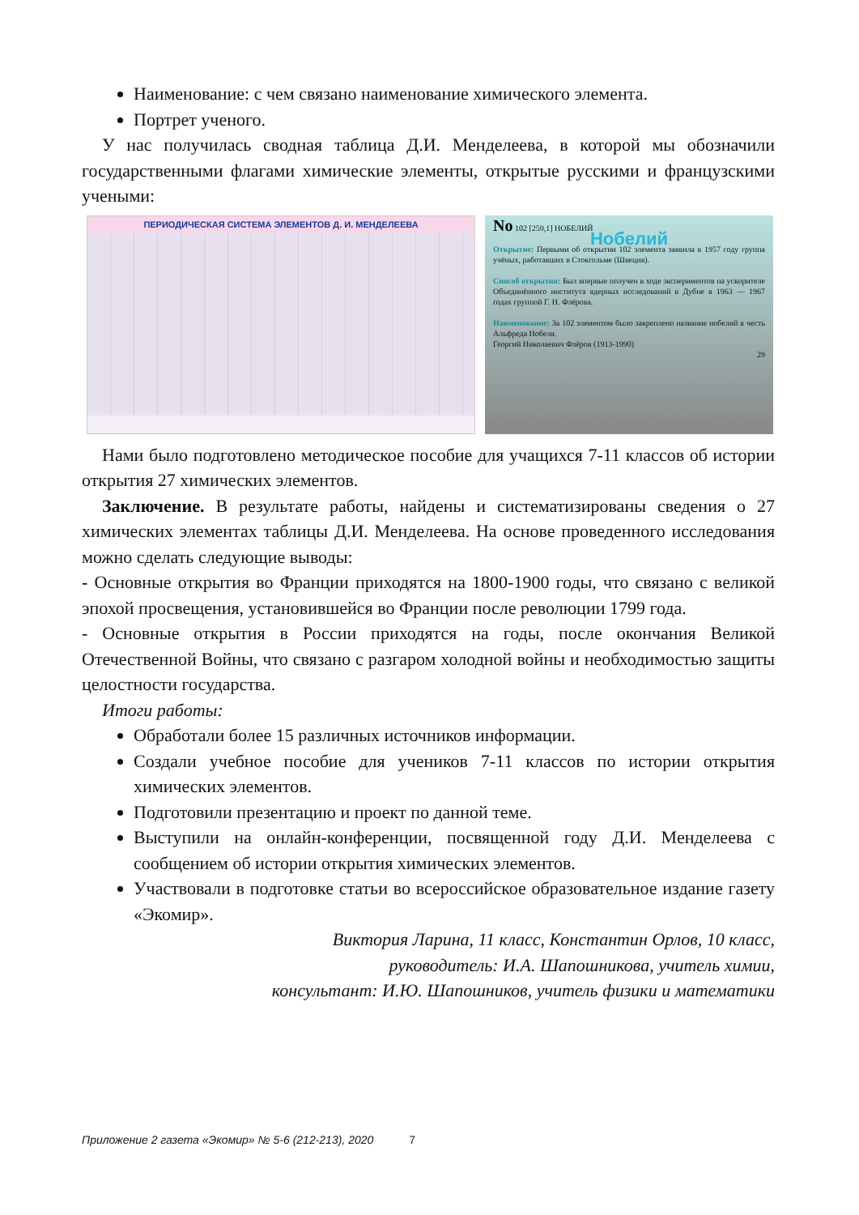Наименование: с чем связано наименование химического элемента.
Портрет ученого.
У нас получилась сводная таблица Д.И. Менделеева, в которой мы обозначили государственными флагами химические элементы, открытые русскими и французскими учеными:
ПЕРИОДИЧЕСКАЯ СИСТЕМА ЭЛЕМЕНТОВ Д. И. МЕНДЕЛЕЕВА
No 102 [259,1] НОБЕЛИЙ
Нобелий
Открытие: Первыми об открытии 102 элемента заявила в 1957 году группа учёных, работавших в Стокгольме (Швеция).
Способ открытия: Был впервые получен в ходе экспериментов на ускорителе Объединённого института ядерных исследований в Дубне в 1963 — 1967 годах группой Г. Н. Флёрова.
Наименование: За 102 элементом было закреплено название нобелий в честь Альфреда Нобеля.
Георгий Николаевич Флёров (1913-1990)
29
Нами было подготовлено методическое пособие для учащихся 7-11 классов об истории открытия 27 химических элементов.
Заключение. В результате работы, найдены и систематизированы сведения о 27 химических элементах таблицы Д.И. Менделеева. На основе проведенного исследования можно сделать следующие выводы:
- Основные открытия во Франции приходятся на 1800-1900 годы, что связано с великой эпохой просвещения, установившейся во Франции после революции 1799 года.
- Основные открытия в России приходятся на годы, после окончания Великой Отечественной Войны, что связано с разгаром холодной войны и необходимостью защиты целостности государства.
Итоги работы:
Обработали более 15 различных источников информации.
Создали учебное пособие для учеников 7-11 классов по истории открытия химических элементов.
Подготовили презентацию и проект по данной теме.
Выступили на онлайн-конференции, посвященной году Д.И. Менделеева с сообщением об истории открытия химических элементов.
Участвовали в подготовке статьи во всероссийское образовательное издание газету «Экомир».
Виктория Ларина, 11 класс, Константин Орлов, 10 класс,
руководитель: И.А. Шапошникова, учитель химии,
консультант: И.Ю. Шапошников, учитель физики и математики
Приложение 2 газета «Экомир» № 5-6 (212-213), 2020 7